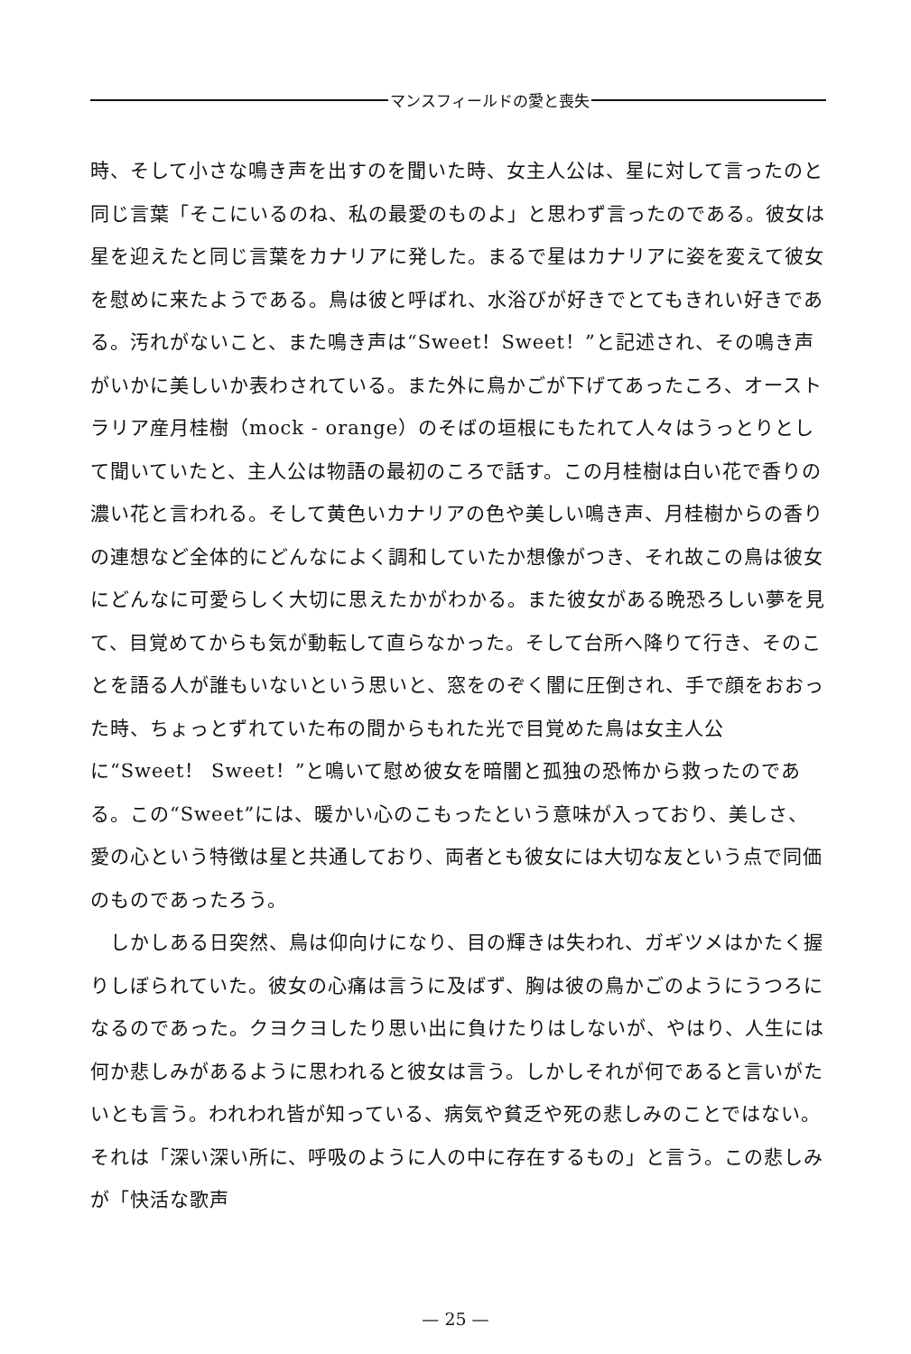マンスフィールドの愛と喪失
時、そして小さな鳴き声を出すのを聞いた時、女主人公は、星に対して言ったのと同じ言葉「そこにいるのね、私の最愛のものよ」と思わず言ったのである。彼女は星を迎えたと同じ言葉をカナリアに発した。まるで星はカナリアに姿を変えて彼女を慰めに来たようである。鳥は彼と呼ばれ、水浴びが好きでとてもきれい好きである。汚れがないこと、また鳴き声は“Sweet！Sweet！”と記述され、その鳴き声がいかに美しいか表わされている。また外に鳥かごが下げてあったころ、オーストラリア産月桂樹（mock - orange）のそばの垣根にもたれて人々はうっとりとして聞いていたと、主人公は物語の最初のころで話す。この月桂樹は白い花で香りの濃い花と言われる。そして黄色いカナリアの色や美しい鳴き声、月桂樹からの香りの連想など全体的にどんなによく調和していたか想像がつき、それ故この鳥は彼女にどんなに可愛らしく大切に思えたかがわかる。また彼女がある晩恐ろしい夢を見て、目覚めてからも気が動転して直らなかった。そして台所へ降りて行き、そのことを語る人が誰もいないという思いと、窓をのぞく闇に圧倒され、手で顔をおおった時、ちょっとずれていた布の間からもれた光で目覚めた鳥は女主人公に“Sweet！ Sweet！”と鳴いて慰め彼女を暗闇と孤独の恐怖から救ったのである。この“Sweet”には、暖かい心のこもったという意味が入っており、美しさ、愛の心という特徴は星と共通しており、両者とも彼女には大切な友という点で同価のものであったろう。
　しかしある日突然、鳥は仰向けになり、目の輝きは失われ、ガギツメはかたく握りしぼられていた。彼女の心痛は言うに及ばず、胸は彼の鳥かごのようにうつろになるのであった。クヨクヨしたり思い出に負けたりはしないが、やはり、人生には何か悲しみがあるように思われると彼女は言う。しかしそれが何であると言いがたいとも言う。われわれ皆が知っている、病気や貧乏や死の悲しみのことではない。それは「深い深い所に、呼吸のように人の中に存在するもの」と言う。この悲しみが「快活な歌声
— 25 —